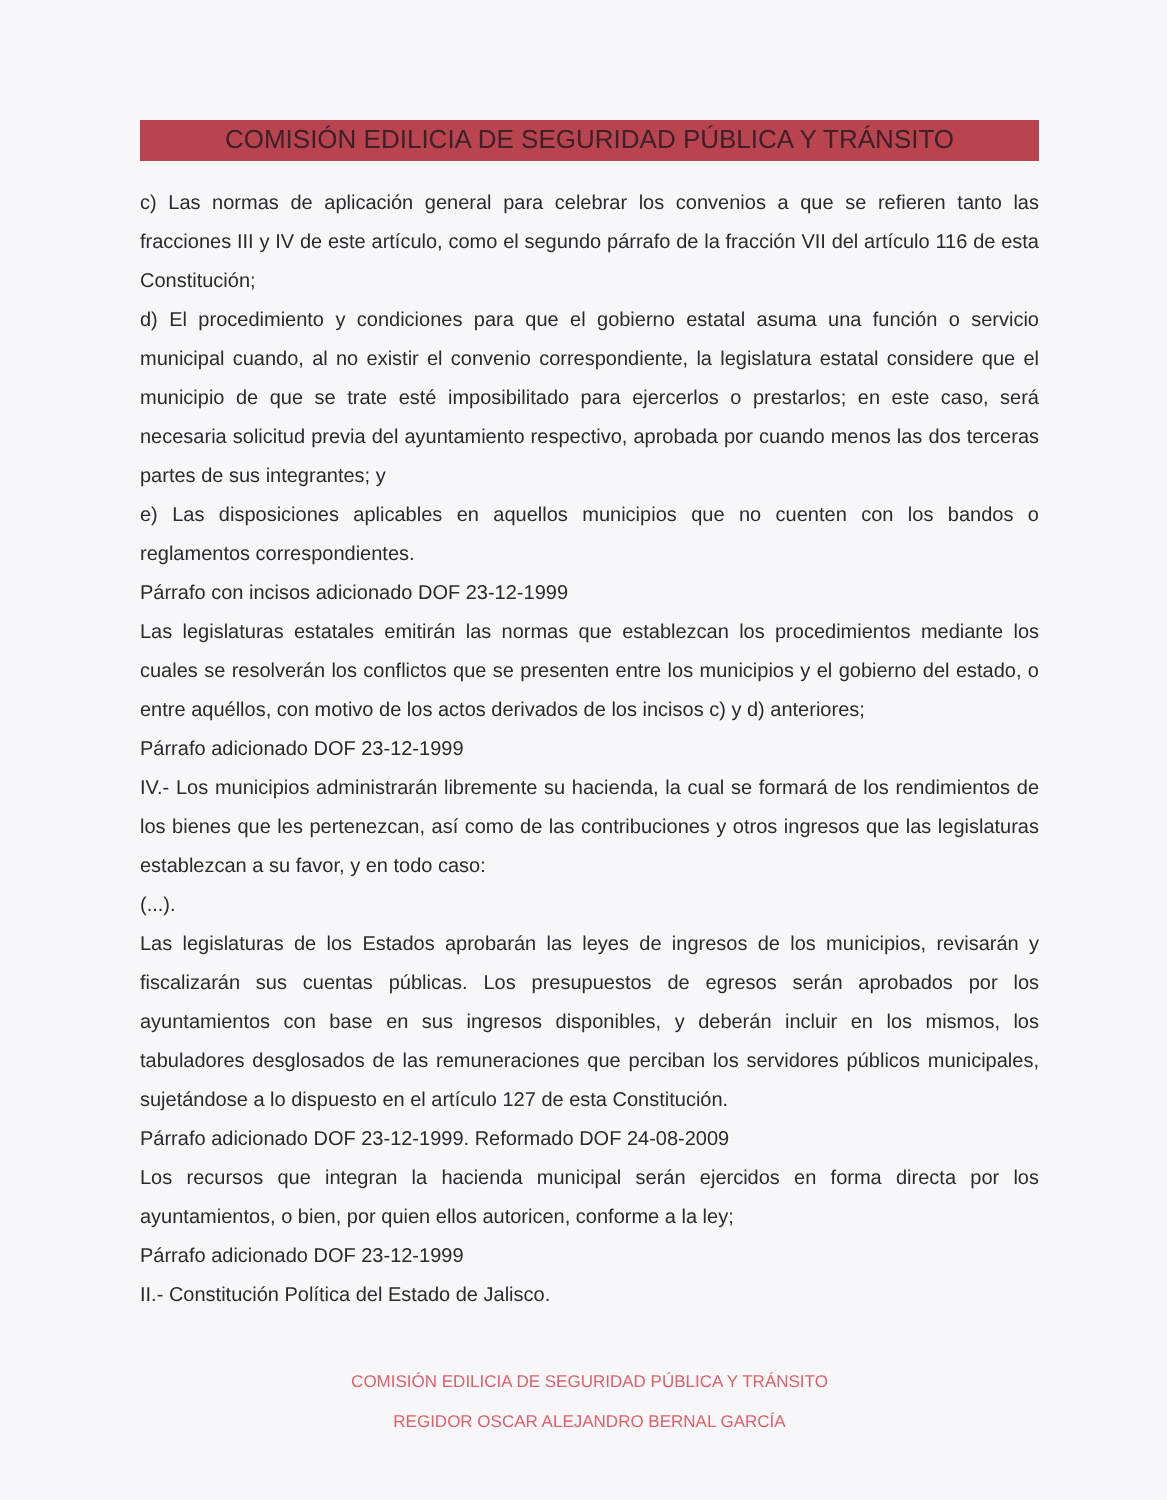COMISIÓN EDILICIA DE SEGURIDAD PÚBLICA Y TRÁNSITO
c) Las normas de aplicación general para celebrar los convenios a que se refieren tanto las fracciones III y IV de este artículo, como el segundo párrafo de la fracción VII del artículo 116 de esta Constitución;
d) El procedimiento y condiciones para que el gobierno estatal asuma una función o servicio municipal cuando, al no existir el convenio correspondiente, la legislatura estatal considere que el municipio de que se trate esté imposibilitado para ejercerlos o prestarlos; en este caso, será necesaria solicitud previa del ayuntamiento respectivo, aprobada por cuando menos las dos terceras partes de sus integrantes; y
e) Las disposiciones aplicables en aquellos municipios que no cuenten con los bandos o reglamentos correspondientes.
Párrafo con incisos adicionado DOF 23-12-1999
Las legislaturas estatales emitirán las normas que establezcan los procedimientos mediante los cuales se resolverán los conflictos que se presenten entre los municipios y el gobierno del estado, o entre aquéllos, con motivo de los actos derivados de los incisos c) y d) anteriores;
Párrafo adicionado DOF 23-12-1999
IV.- Los municipios administrarán libremente su hacienda, la cual se formará de los rendimientos de los bienes que les pertenezcan, así como de las contribuciones y otros ingresos que las legislaturas establezcan a su favor, y en todo caso:
(...).
Las legislaturas de los Estados aprobarán las leyes de ingresos de los municipios, revisarán y fiscalizarán sus cuentas públicas. Los presupuestos de egresos serán aprobados por los ayuntamientos con base en sus ingresos disponibles, y deberán incluir en los mismos, los tabuladores desglosados de las remuneraciones que perciban los servidores públicos municipales, sujetándose a lo dispuesto en el artículo 127 de esta Constitución.
Párrafo adicionado DOF 23-12-1999. Reformado DOF 24-08-2009
Los recursos que integran la hacienda municipal serán ejercidos en forma directa por los ayuntamientos, o bien, por quien ellos autoricen, conforme a la ley;
Párrafo adicionado DOF 23-12-1999
II.- Constitución Política del Estado de Jalisco.
COMISIÓN EDILICIA DE SEGURIDAD PÚBLICA Y TRÁNSITO
REGIDOR OSCAR ALEJANDRO BERNAL GARCÍA